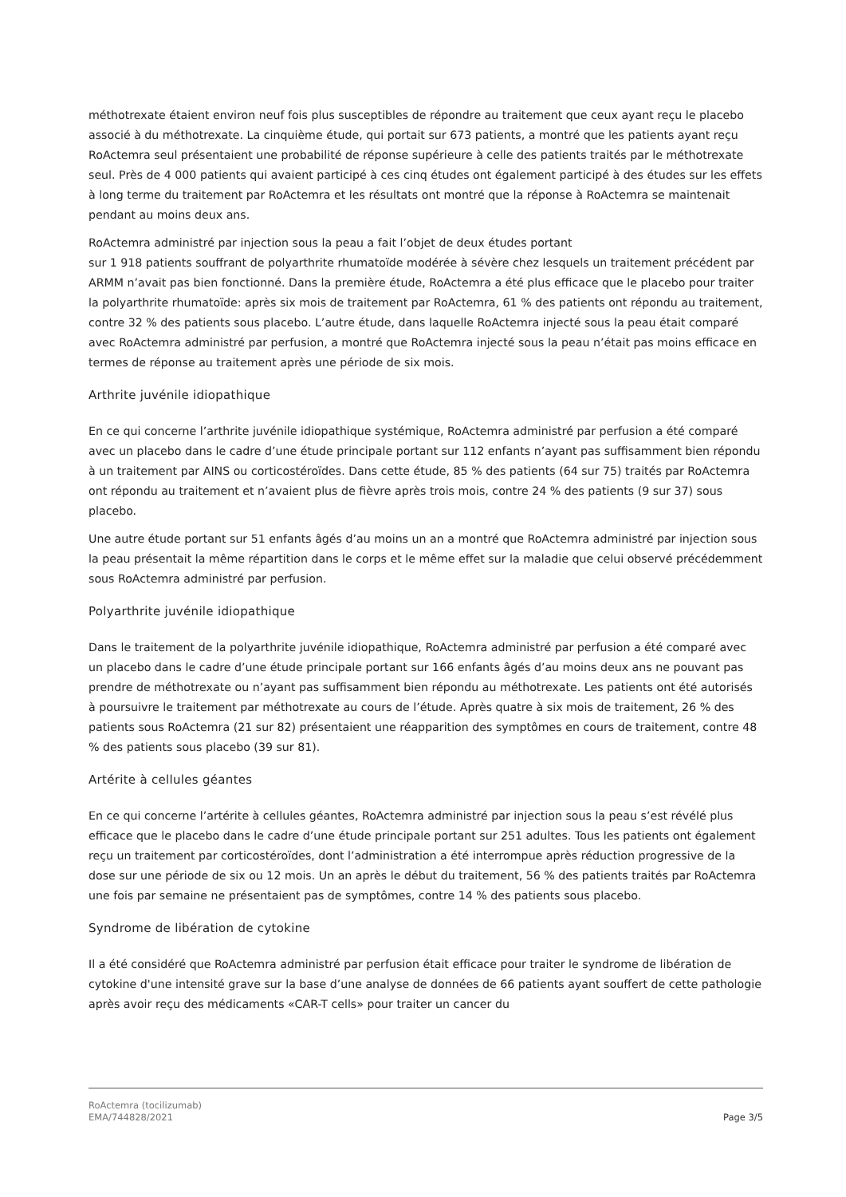méthotrexate étaient environ neuf fois plus susceptibles de répondre au traitement que ceux ayant reçu le placebo associé à du méthotrexate. La cinquième étude, qui portait sur 673 patients, a montré que les patients ayant reçu RoActemra seul présentaient une probabilité de réponse supérieure à celle des patients traités par le méthotrexate seul. Près de 4 000 patients qui avaient participé à ces cinq études ont également participé à des études sur les effets à long terme du traitement par RoActemra et les résultats ont montré que la réponse à RoActemra se maintenait pendant au moins deux ans.
RoActemra administré par injection sous la peau a fait l’objet de deux études portant
sur 1 918 patients souffrant de polyarthrite rhumatoïde modérée à sévère chez lesquels un traitement précédent par ARMM n’avait pas bien fonctionné. Dans la première étude, RoActemra a été plus efficace que le placebo pour traiter la polyarthrite rhumatoïde: après six mois de traitement par RoActemra, 61 % des patients ont répondu au traitement, contre 32 % des patients sous placebo. L’autre étude, dans laquelle RoActemra injecté sous la peau était comparé avec RoActemra administré par perfusion, a montré que RoActemra injecté sous la peau n’était pas moins efficace en termes de réponse au traitement après une période de six mois.
Arthrite juvénile idiopathique
En ce qui concerne l’arthrite juvénile idiopathique systémique, RoActemra administré par perfusion a été comparé avec un placebo dans le cadre d’une étude principale portant sur 112 enfants n’ayant pas suffisamment bien répondu à un traitement par AINS ou corticostéroïdes. Dans cette étude, 85 % des patients (64 sur 75) traités par RoActemra ont répondu au traitement et n’avaient plus de fièvre après trois mois, contre 24 % des patients (9 sur 37) sous placebo.
Une autre étude portant sur 51 enfants âgés d’au moins un an a montré que RoActemra administré par injection sous la peau présentait la même répartition dans le corps et le même effet sur la maladie que celui observé précédemment sous RoActemra administré par perfusion.
Polyarthrite juvénile idiopathique
Dans le traitement de la polyarthrite juvénile idiopathique, RoActemra administré par perfusion a été comparé avec un placebo dans le cadre d’une étude principale portant sur 166 enfants âgés d’au moins deux ans ne pouvant pas prendre de méthotrexate ou n’ayant pas suffisamment bien répondu au méthotrexate. Les patients ont été autorisés à poursuivre le traitement par méthotrexate au cours de l’étude. Après quatre à six mois de traitement, 26 % des patients sous RoActemra (21 sur 82) présentaient une réapparition des symptômes en cours de traitement, contre 48 % des patients sous placebo (39 sur 81).
Artérite à cellules géantes
En ce qui concerne l’artérite à cellules géantes, RoActemra administré par injection sous la peau s’est révélé plus efficace que le placebo dans le cadre d’une étude principale portant sur 251 adultes. Tous les patients ont également reçu un traitement par corticostéroïdes, dont l’administration a été interrompue après réduction progressive de la dose sur une période de six ou 12 mois. Un an après le début du traitement, 56 % des patients traités par RoActemra une fois par semaine ne présentaient pas de symptômes, contre 14 % des patients sous placebo.
Syndrome de libération de cytokine
Il a été considéré que RoActemra administré par perfusion était efficace pour traiter le syndrome de libération de cytokine d'une intensité grave sur la base d’une analyse de données de 66 patients ayant souffert de cette pathologie après avoir reçu des médicaments «CAR-T cells» pour traiter un cancer du
RoActemra (tocilizumab)
EMA/744828/2021
Page 3/5